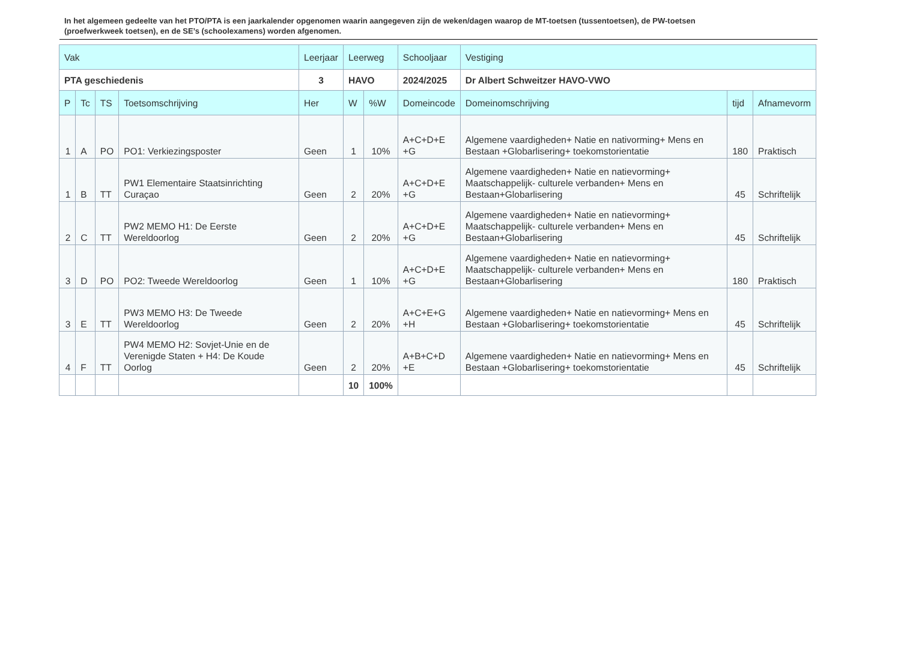In het algemeen gedeelte van het PTO/PTA is een jaarkalender opgenomen waarin aangegeven zijn de weken/dagen waarop de MT-toetsen (tussentoetsen), de PW-toetsen (proefwerkweek toetsen), en de SE’s (schoolexamens) worden afgenomen.
| Vak | | | | Leerjaar | Leerweg | | Schooljaar | Vestiging | | |
| --- | --- | --- | --- | --- | --- | --- | --- | --- | --- | --- |
| PTA geschiedenis | | | | 3 | HAVO | | 2024/2025 | Dr Albert Schweitzer HAVO-VWO | | |
| P | Tc | TS | Toetsomschrijving | Her | W | %W | Domeincode | Domeinomschrijving | tijd | Afnamevorm |
| 1 | A | PO | PO1: Verkiezingsposter | Geen | 1 | 10% | A+C+D+E +G | Algemene vaardigheden+ Natie en nativorming+ Mens en Bestaan +Globarlisering+ toekomstorientatie | 180 | Praktisch |
| 1 | B | TT | PW1 Elementaire Staatsinrichting Curaçao | Geen | 2 | 20% | A+C+D+E +G | Algemene vaardigheden+ Natie en natievorming+ Maatschappelijk- culturele verbanden+ Mens en Bestaan+Globarlisering | 45 | Schriftelijk |
| 2 | C | TT | PW2 MEMO H1: De Eerste Wereldoorlog | Geen | 2 | 20% | A+C+D+E +G | Algemene vaardigheden+ Natie en natievorming+ Maatschappelijk- culturele verbanden+ Mens en Bestaan+Globarlisering | 45 | Schriftelijk |
| 3 | D | PO | PO2: Tweede Wereldoorlog | Geen | 1 | 10% | A+C+D+E +G | Algemene vaardigheden+ Natie en natievorming+ Maatschappelijk- culturele verbanden+ Mens en Bestaan+Globarlisering | 180 | Praktisch |
| 3 | E | TT | PW3 MEMO H3: De Tweede Wereldoorlog | Geen | 2 | 20% | A+C+E+G +H | Algemene vaardigheden+ Natie en natievorming+ Mens en Bestaan +Globarlisering+ toekomstorientatie | 45 | Schriftelijk |
| 4 | F | TT | PW4 MEMO H2: Sovjet-Unie en de Verenigde Staten + H4: De Koude Oorlog | Geen | 2 | 20% | A+B+C+D +E | Algemene vaardigheden+ Natie en natievorming+ Mens en Bestaan +Globarlisering+ toekomstorientatie | 45 | Schriftelijk |
| | | | | | 10 | 100% | | | | |